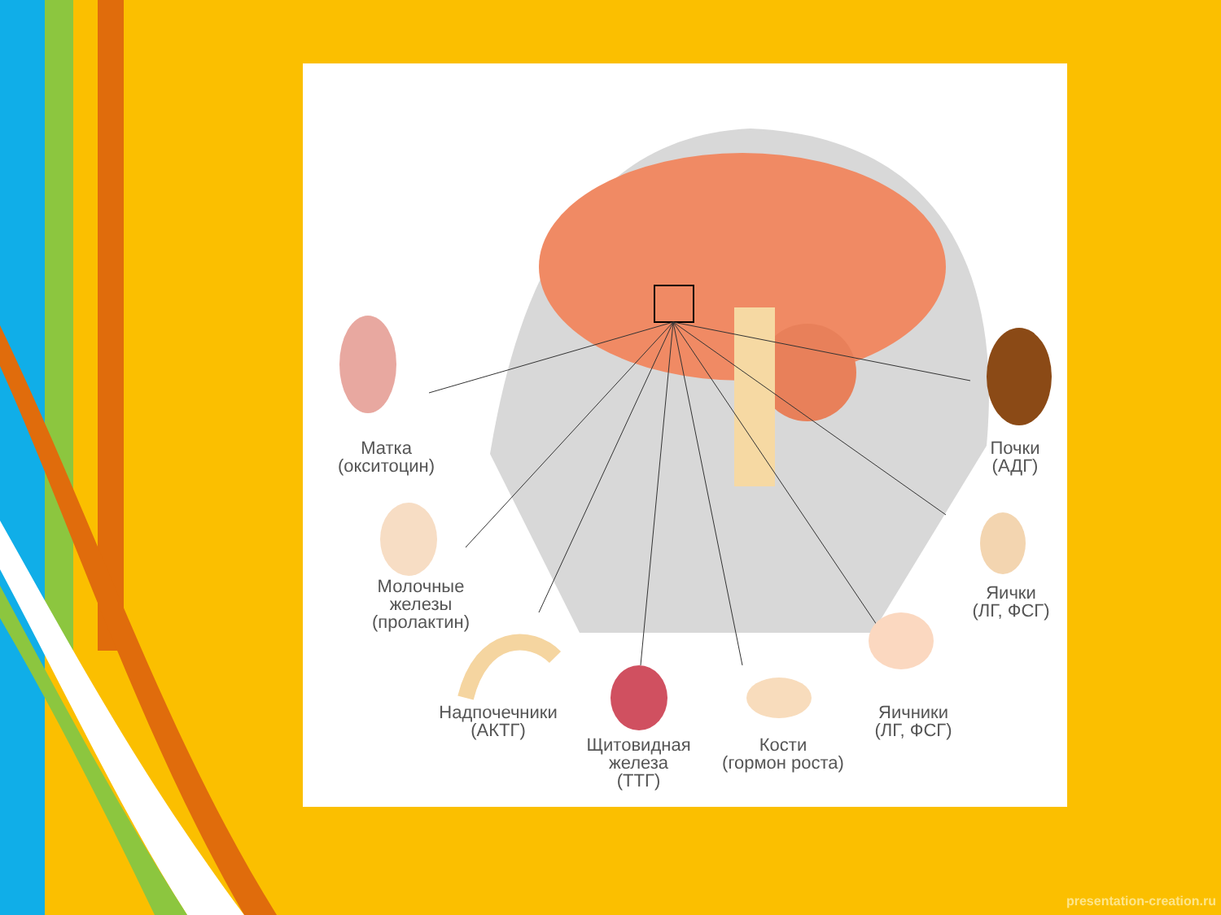Матка
(окситоцин)
Молочные
железы
(пролактин)
Надпочечники
(АКТГ)
Щитовидная
железа
(ТТГ)
Кости
(гормон роста)
Яичники
(ЛГ, ФСГ)
Яички
(ЛГ, ФСГ)
Почки
(АДГ)
presentation-creation.ru